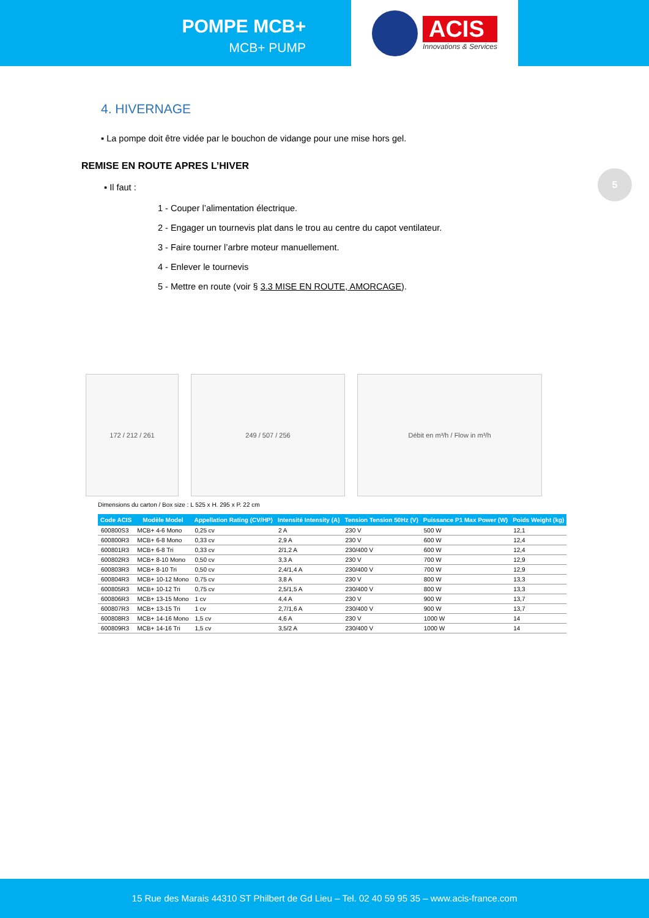POMPE MCB+
MCB+ PUMP
ACIS
Innovations & Services
5
4. HIVERNAGE
▪ La pompe doit être vidée par le bouchon de vidange pour une mise hors gel.
REMISE EN ROUTE APRES L’HIVER
▪ Il faut :
1 - Couper l’alimentation électrique.
2 - Engager un tournevis plat dans le trou au centre du capot ventilateur.
3 - Faire tourner l’arbre moteur manuellement.
4 - Enlever le tournevis
5 - Mettre en route (voir § 3.3 MISE EN ROUTE, AMORCAGE).
172 / 212 / 261 249 / 507 / 256 Débit en m³/h / Flow in m³/h
Dimensions du carton / Box size : L 525 x H. 295 x P. 22 cm
| Code ACIS | Modèle Model | Appellation Rating (CV/HP) | Intensité Intensity (A) | Tension Tension 50Hz (V) | Puissance P1 Max Power (W) | Poids Weight (kg) |
| --- | --- | --- | --- | --- | --- | --- |
| 600800S3 | MCB+ 4-6 Mono | 0,25 cv | 2 A | 230 V | 500 W | 12,1 |
| 600800R3 | MCB+ 6-8 Mono | 0,33 cv | 2,9 A | 230 V | 600 W | 12,4 |
| 600801R3 | MCB+ 6-8 Tri | 0,33 cv | 2/1,2 A | 230/400 V | 600 W | 12,4 |
| 600802R3 | MCB+ 8-10 Mono | 0,50 cv | 3,3 A | 230 V | 700 W | 12,9 |
| 600803R3 | MCB+ 8-10 Tri | 0,50 cv | 2,4/1,4 A | 230/400 V | 700 W | 12,9 |
| 600804R3 | MCB+ 10-12 Mono | 0,75 cv | 3,8 A | 230 V | 800 W | 13,3 |
| 600805R3 | MCB+ 10-12 Tri | 0,75 cv | 2,5/1,5 A | 230/400 V | 800 W | 13,3 |
| 600806R3 | MCB+ 13-15 Mono | 1 cv | 4,4 A | 230 V | 900 W | 13,7 |
| 600807R3 | MCB+ 13-15 Tri | 1 cv | 2,7/1,6 A | 230/400 V | 900 W | 13,7 |
| 600808R3 | MCB+ 14-16 Mono | 1,5 cv | 4,6 A | 230 V | 1000 W | 14 |
| 600809R3 | MCB+ 14-16 Tri | 1,5 cv | 3,5/2 A | 230/400 V | 1000 W | 14 |
15 Rue des Marais 44310 ST Philbert de Gd Lieu – Tel. 02 40 59 95 35 – www.acis-france.com